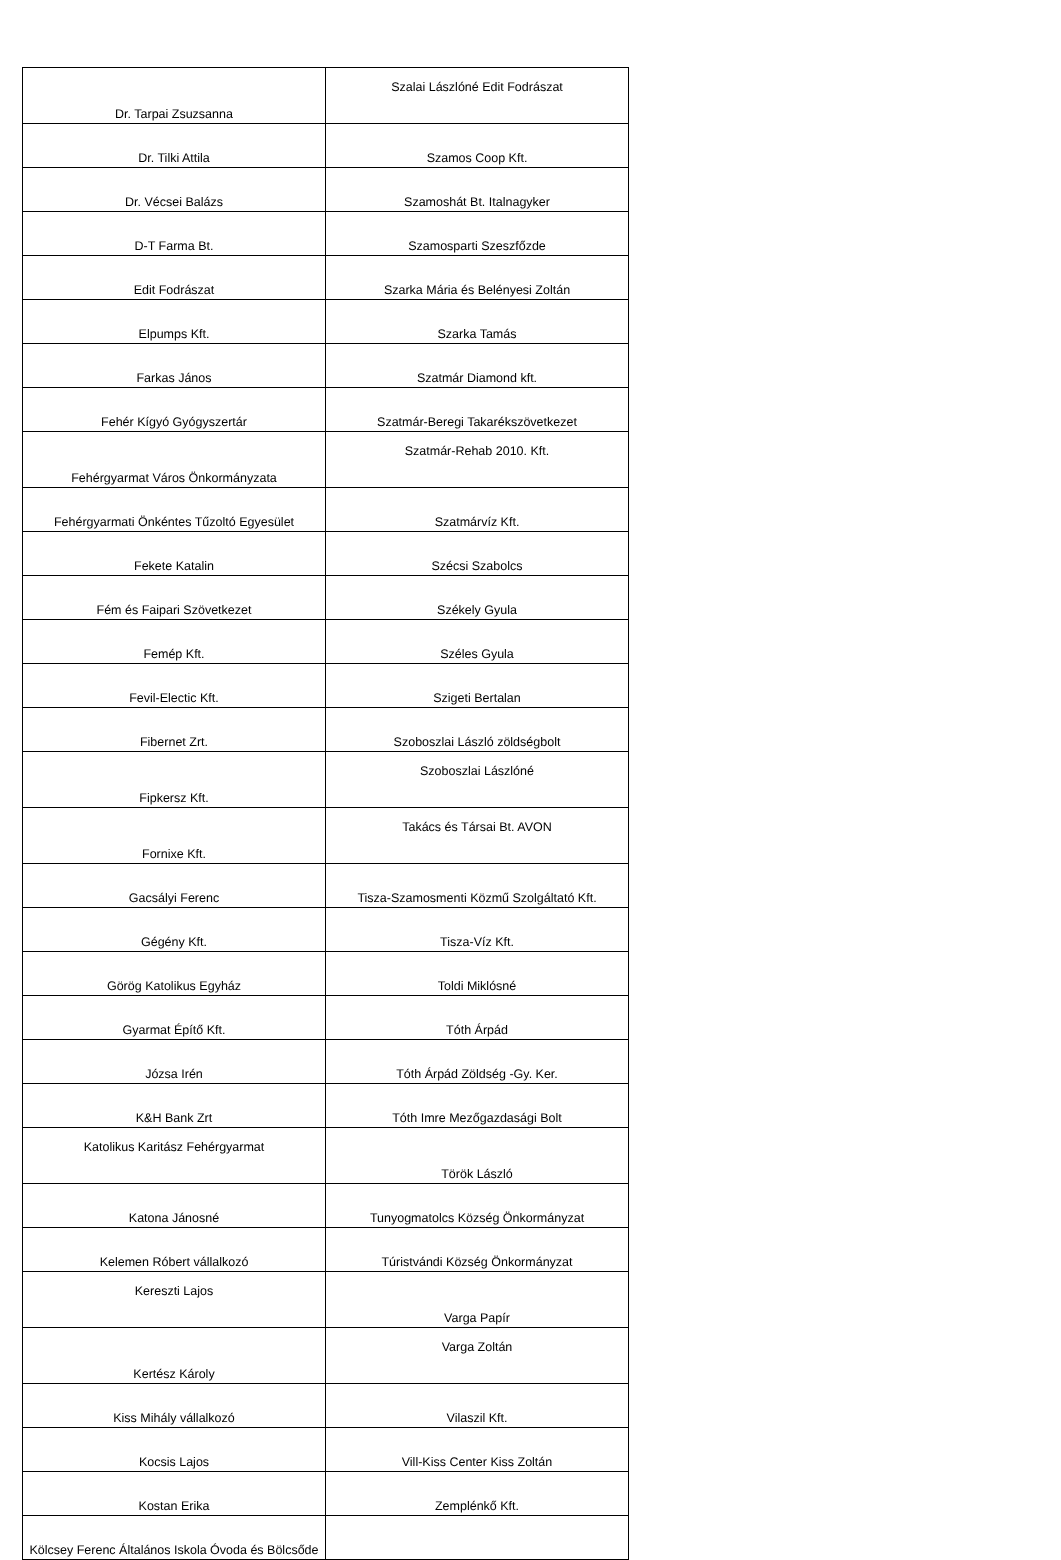| Dr. Tarpai Zsuzsanna | Szalai Lászlóné Edit Fodrászat |
| Dr. Tilki Attila | Szamos Coop Kft. |
| Dr. Vécsei Balázs | Szamoshát Bt. Italnagyker |
| D-T Farma Bt. | Szamosparti Szeszfőzde |
| Edit Fodrászat | Szarka Mária és Belényesi Zoltán |
| Elpumps Kft. | Szarka Tamás |
| Farkas János | Szatmár Diamond kft. |
| Fehér Kígyó Gyógyszertár | Szatmár-Beregi Takarékszövetkezet |
| Fehérgyarmat Város Önkormányzata | Szatmár-Rehab 2010. Kft. |
| Fehérgyarmati Önkéntes Tűzoltó Egyesület | Szatmárvíz Kft. |
| Fekete Katalin | Szécsi Szabolcs |
| Fém és Faipari Szövetkezet | Székely Gyula |
| Femép Kft. | Széles Gyula |
| Fevil-Electic Kft. | Szigeti Bertalan |
| Fibernet Zrt. | Szoboszlai László zöldségbolt |
| Fipkersz Kft. | Szoboszlai Lászlóné |
| Fornixe Kft. | Takács és Társai Bt. AVON |
| Gacsályi Ferenc | Tisza-Szamosmenti Közmű Szolgáltató Kft. |
| Gégény Kft. | Tisza-Víz Kft. |
| Görög Katolikus Egyház | Toldi Miklósné |
| Gyarmat Építő Kft. | Tóth Árpád |
| Józsa Irén | Tóth Árpád Zöldség -Gy. Ker. |
| K&H Bank Zrt | Tóth Imre Mezőgazdasági Bolt |
| Katolikus Karitász Fehérgyarmat | Török László |
| Katona Jánosné | Tunyogmatolcs Község Önkormányzat |
| Kelemen Róbert vállalkozó | Túristvándi Község Önkormányzat |
| Kereszti Lajos | Varga Papír |
| Kertész Károly | Varga Zoltán |
| Kiss Mihály vállalkozó | Vilaszil Kft. |
| Kocsis Lajos | Vill-Kiss Center Kiss Zoltán |
| Kostan Erika | Zemplénkő Kft. |
| Kölcsey Ferenc Általános Iskola Óvoda és Bölcsőde | |